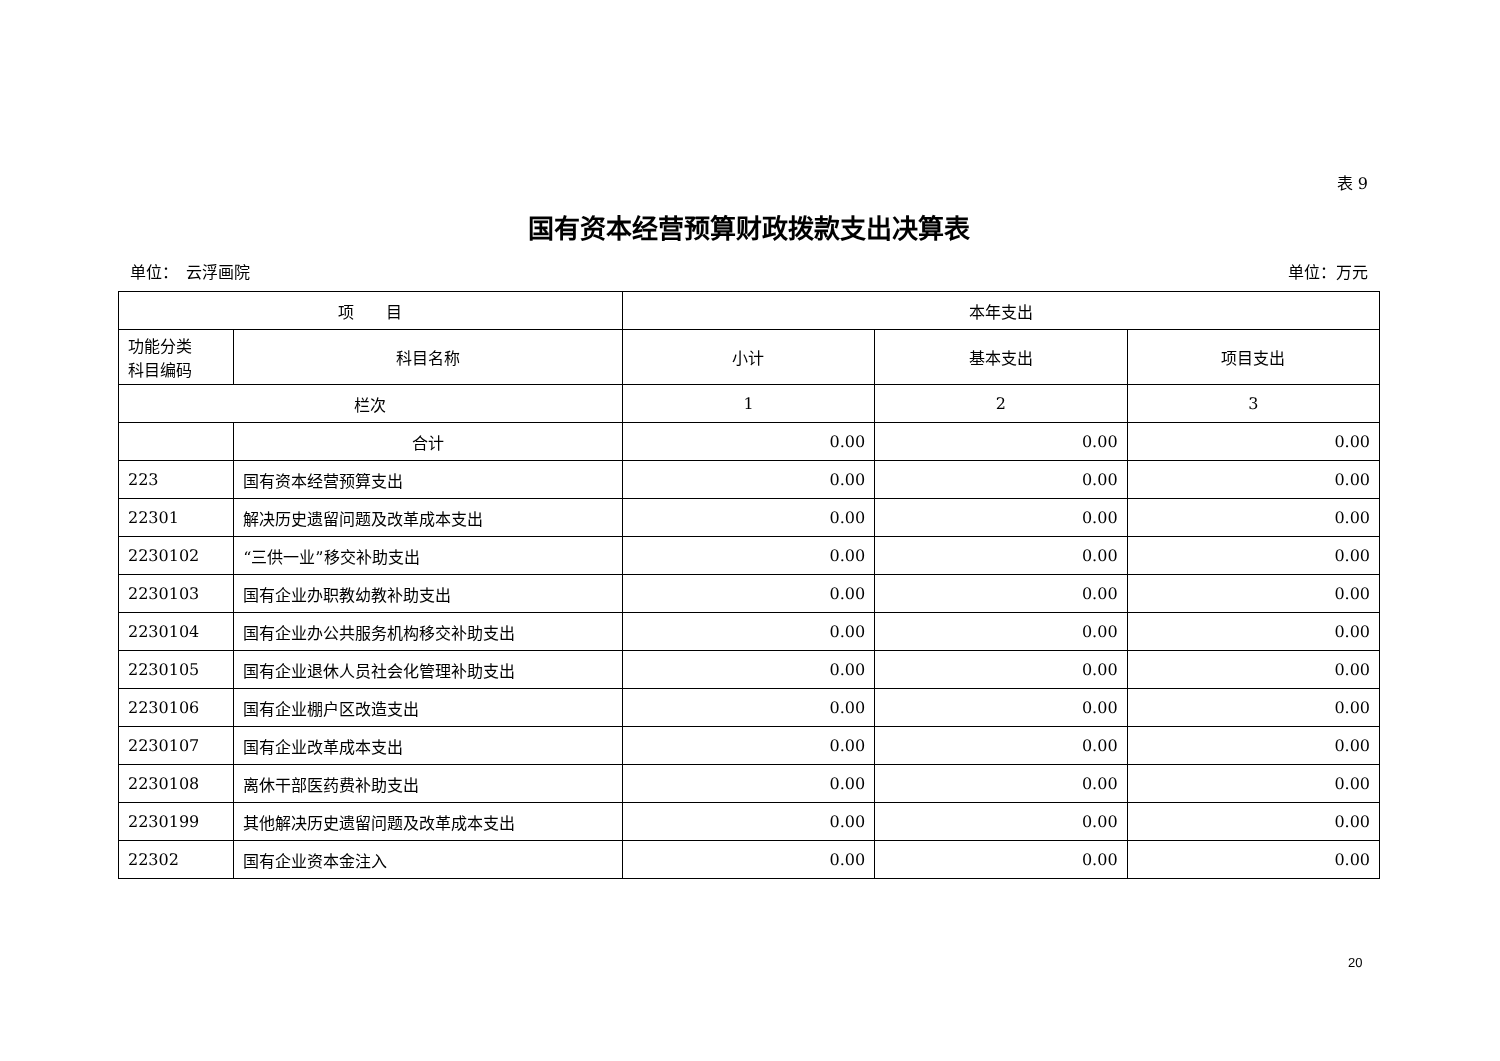表 9
国有资本经营预算财政拨款支出决算表
单位：　云浮画院 单位：万元
| 项 目 | | 本年支出 | | |
| --- | --- | --- | --- | --- |
| 功能分类 科目编码 | 科目名称 | 小计 | 基本支出 | 项目支出 |
| 栏次 | | 1 | 2 | 3 |
| | 合计 | 0.00 | 0.00 | 0.00 |
| 223 | 国有资本经营预算支出 | 0.00 | 0.00 | 0.00 |
| 22301 | 解决历史遗留问题及改革成本支出 | 0.00 | 0.00 | 0.00 |
| 2230102 | “三供一业”移交补助支出 | 0.00 | 0.00 | 0.00 |
| 2230103 | 国有企业办职教幼教补助支出 | 0.00 | 0.00 | 0.00 |
| 2230104 | 国有企业办公共服务机构移交补助支出 | 0.00 | 0.00 | 0.00 |
| 2230105 | 国有企业退休人员社会化管理补助支出 | 0.00 | 0.00 | 0.00 |
| 2230106 | 国有企业棚户区改造支出 | 0.00 | 0.00 | 0.00 |
| 2230107 | 国有企业改革成本支出 | 0.00 | 0.00 | 0.00 |
| 2230108 | 离休干部医药费补助支出 | 0.00 | 0.00 | 0.00 |
| 2230199 | 其他解决历史遗留问题及改革成本支出 | 0.00 | 0.00 | 0.00 |
| 22302 | 国有企业资本金注入 | 0.00 | 0.00 | 0.00 |
20